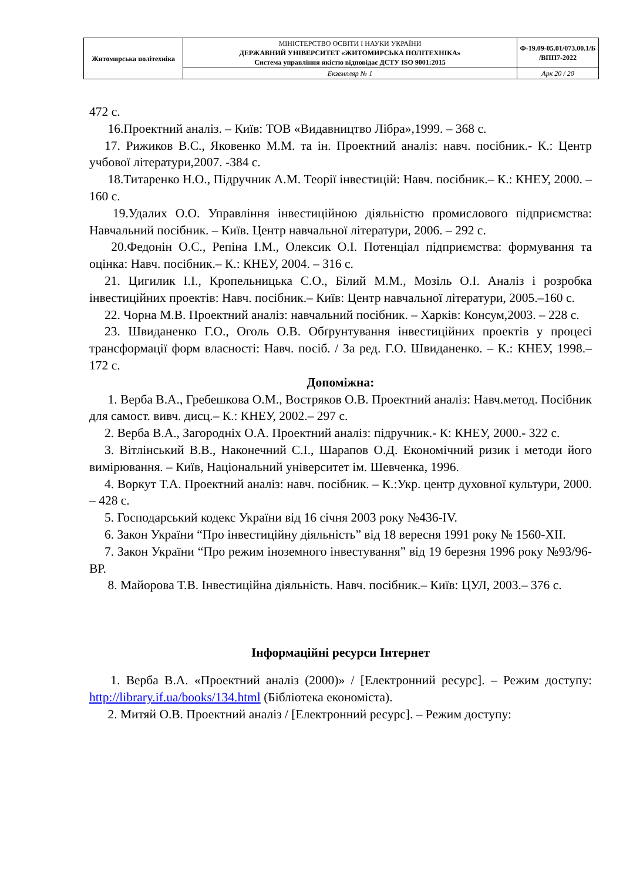| Житомирська політехніка | МІНІСТЕРСТВО ОСВІТИ І НАУКИ УКРАЇНИ ДЕРЖАВНИЙ УНІВЕРСИТЕТ «ЖИТОМИРСЬКА ПОЛІТЕХНІКА» Система управління якістю відповідає ДСТУ ISO 9001:2015 | Ф-19.09-05.01/073.00.1/Б /ВПП7-2022 |
| | Екземпляр № 1 | Арк 20 / 20 |
472 с.
16.Проектний аналіз. – Київ: ТОВ «Видавництво Лібра»,1999. – 368 с.
17. Рижиков В.С., Яковенко М.М. та ін. Проектний аналіз: навч. посібник.- К.: Центр учбової літератури,2007. -384 с.
18.Титаренко Н.О., Підручник А.М. Теорії інвестицій: Навч. посібник.– К.: КНЕУ, 2000. – 160 с.
19.Удалих О.О. Управління інвестиційною діяльністю промислового підприємства: Навчальний посібник. – Київ. Центр навчальної літератури, 2006. – 292 с.
20.Федонін О.С., Репіна І.М., Олексик О.І. Потенціал підприємства: формування та оцінка: Навч. посібник.– К.: КНЕУ, 2004. – 316 с.
21. Цигилик І.І., Кропельницька С.О., Білий М.М., Мозіль О.І. Аналіз і розробка інвестиційних проектів: Навч. посібник.– Київ: Центр навчальної літератури, 2005.–160 с.
22. Чорна М.В. Проектний аналіз: навчальний посібник. – Харків: Консум,2003. – 228 с.
23. Швиданенко Г.О., Оголь О.В. Обґрунтування інвестиційних проектів у процесі трансформації форм власності: Навч. посіб. / За ред. Г.О. Швиданенко. – К.: КНЕУ, 1998.–172 с.
Допоміжна:
1. Верба В.А., Гребешкова О.М., Востряков О.В. Проектний аналіз: Навч.метод. Посібник для самост. вивч. дисц.– К.: КНЕУ, 2002.– 297 с.
2. Верба В.А., Загородніх О.А. Проектний аналіз: підручник.- К: КНЕУ, 2000.- 322 с.
3. Вітлінський В.В., Наконечний С.І., Шарапов О.Д. Економічний ризик і методи його вимірювання. – Київ, Національний університет ім. Шевченка, 1996.
4. Воркут Т.А. Проектний аналіз: навч. посібник. – К.:Укр. центр духовної культури, 2000. – 428 с.
5. Господарський кодекс України від 16 січня 2003 року №436-IV.
6. Закон України “Про інвестиційну діяльність” від 18 вересня 1991 року № 1560-XII.
7. Закон України “Про режим іноземного інвестування” від 19 березня 1996 року №93/96-ВР.
8. Майорова Т.В. Інвестиційна діяльність. Навч. посібник.– Київ: ЦУЛ, 2003.– 376 с.
Інформаційні ресурси Інтернет
1. Верба В.А. «Проектний аналіз (2000)» / [Електронний ресурс]. – Режим доступу: http://library.if.ua/books/134.html (Бібліотека економіста).
2. Митяй О.В. Проектний аналіз / [Електронний ресурс]. – Режим доступу: